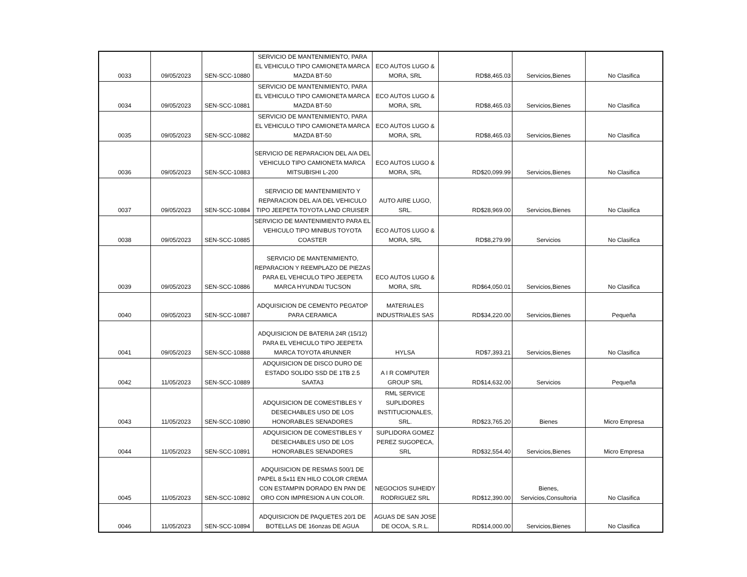| 0033 | 09/05/2023 | SEN-SCC-10880 | SERVICIO DE MANTENIMIENTO, PARA EL VEHICULO TIPO CAMIONETA MARCA MAZDA BT-50 | ECO AUTOS LUGO & MORA, SRL | RD$8,465.03 | Servicios,Bienes | No Clasifica |
| 0034 | 09/05/2023 | SEN-SCC-10881 | SERVICIO DE MANTENIMIENTO, PARA EL VEHICULO TIPO CAMIONETA MARCA MAZDA BT-50 | ECO AUTOS LUGO & MORA, SRL | RD$8,465.03 | Servicios,Bienes | No Clasifica |
| 0035 | 09/05/2023 | SEN-SCC-10882 | SERVICIO DE MANTENIMIENTO, PARA EL VEHICULO TIPO CAMIONETA MARCA MAZDA BT-50 | ECO AUTOS LUGO & MORA, SRL | RD$8,465.03 | Servicios,Bienes | No Clasifica |
| 0036 | 09/05/2023 | SEN-SCC-10883 | SERVICIO DE REPARACION DEL A/A DEL VEHICULO TIPO CAMIONETA MARCA MITSUBISHI L-200 | ECO AUTOS LUGO & MORA, SRL | RD$20,099.99 | Servicios,Bienes | No Clasifica |
| 0037 | 09/05/2023 | SEN-SCC-10884 | SERVICIO DE MANTENIMIENTO Y REPARACION DEL A/A DEL VEHICULO TIPO JEEPETA TOYOTA LAND CRUISER | AUTO AIRE LUGO, SRL. | RD$28,969.00 | Servicios,Bienes | No Clasifica |
| 0038 | 09/05/2023 | SEN-SCC-10885 | SERVICIO DE MANTENIMIENTO PARA EL VEHICULO TIPO MINIBUS TOYOTA COASTER | ECO AUTOS LUGO & MORA, SRL | RD$8,279.99 | Servicios | No Clasifica |
| 0039 | 09/05/2023 | SEN-SCC-10886 | SERVICIO DE MANTENIMIENTO, REPARACION Y REEMPLAZO DE PIEZAS PARA EL VEHICULO TIPO JEEPETA MARCA HYUNDAI TUCSON | ECO AUTOS LUGO & MORA, SRL | RD$64,050.01 | Servicios,Bienes | No Clasifica |
| 0040 | 09/05/2023 | SEN-SCC-10887 | ADQUISICION DE CEMENTO PEGATOP PARA CERAMICA | MATERIALES INDUSTRIALES SAS | RD$34,220.00 | Servicios,Bienes | Pequeña |
| 0041 | 09/05/2023 | SEN-SCC-10888 | ADQUISICION DE BATERIA 24R (15/12) PARA EL VEHICULO TIPO JEEPETA MARCA TOYOTA 4RUNNER | HYLSA | RD$7,393.21 | Servicios,Bienes | No Clasifica |
| 0042 | 11/05/2023 | SEN-SCC-10889 | ADQUISICION DE DISCO DURO DE ESTADO SOLIDO SSD DE 1TB 2.5 SAATA3 | A I R COMPUTER GROUP SRL | RD$14,632.00 | Servicios | Pequeña |
| 0043 | 11/05/2023 | SEN-SCC-10890 | ADQUISICION DE COMESTIBLES Y DESECHABLES USO DE LOS HONORABLES SENADORES | RML SERVICE SUPLIDORES INSTITUCIONALES, SRL. | RD$23,765.20 | Bienes | Micro Empresa |
| 0044 | 11/05/2023 | SEN-SCC-10891 | ADQUISICION DE COMESTIBLES Y DESECHABLES USO DE LOS HONORABLES SENADORES | SUPLIDORA GOMEZ PEREZ SUGOPECA, SRL | RD$32,554.40 | Servicios,Bienes | Micro Empresa |
| 0045 | 11/05/2023 | SEN-SCC-10892 | ADQUISICION DE RESMAS 500/1 DE PAPEL 8.5x11 EN HILO COLOR CREMA CON ESTAMPIN DORADO EN PAN DE ORO CON IMPRESION A UN COLOR. | NEGOCIOS SUHEIDY RODRIGUEZ SRL | RD$12,390.00 | Bienes, Servicios,Consultoria | No Clasifica |
| 0046 | 11/05/2023 | SEN-SCC-10894 | ADQUISICION DE PAQUETES 20/1 DE BOTELLAS DE 16onzas DE AGUA | AGUAS DE SAN JOSE DE OCOA, S.R.L. | RD$14,000.00 | Servicios,Bienes | No Clasifica |